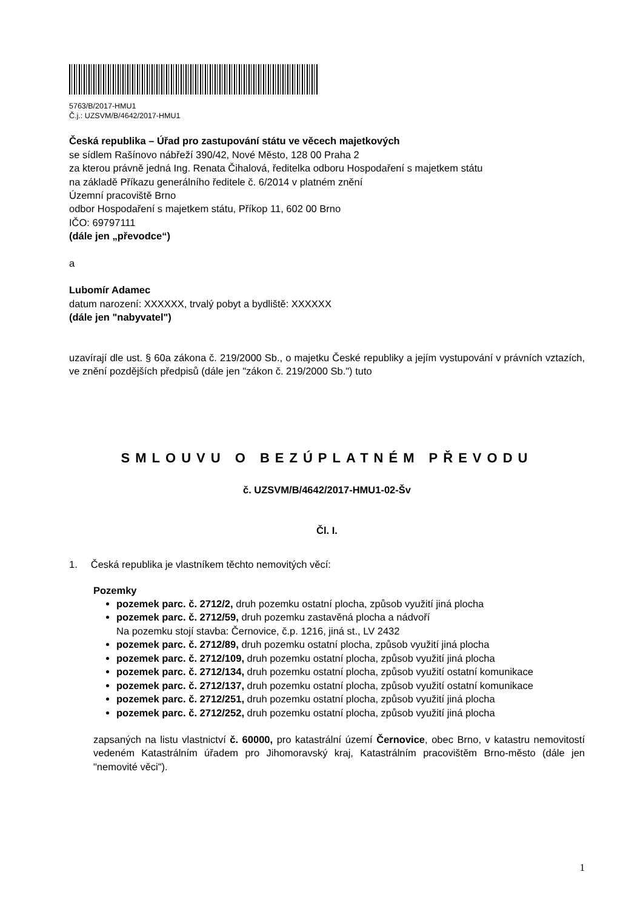5763/B/2017-HMU1
Č.j.: UZSVM/B/4642/2017-HMU1
Česká republika – Úřad pro zastupování státu ve věcech majetkových
se sídlem Rašínovo nábřeží 390/42, Nové Město, 128 00 Praha 2
za kterou právně jedná Ing. Renata Čihalová, ředitelka odboru Hospodaření s majetkem státu
na základě Příkazu generálního ředitele č. 6/2014 v platném znění
Územní pracoviště Brno
odbor Hospodaření s majetkem státu, Příkop 11, 602 00 Brno
IČO: 69797111
(dále jen „převodce“)
a
Lubomír Adamec
datum narození: XXXXXX, trvalý pobyt a bydliště: XXXXXX
(dále jen "nabyvatel")
uzavírají dle ust. § 60a zákona č. 219/2000 Sb., o majetku České republiky a jejím vystupování v právních vztazích, ve znění pozdějších předpisů (dále jen "zákon č. 219/2000 Sb.") tuto
SMLOUVU O BEZÚPLATNÉM PŘEVODU
č. UZSVM/B/4642/2017-HMU1-02-Šv
Čl. I.
1. Česká republika je vlastníkem těchto nemovitých věcí:
Pozemky
pozemek parc. č. 2712/2, druh pozemku ostatní plocha, způsob využití jiná plocha
pozemek parc. č. 2712/59, druh pozemku zastavěná plocha a nádvoří
Na pozemku stojí stavba: Černovice, č.p. 1216, jiná st., LV 2432
pozemek parc. č. 2712/89, druh pozemku ostatní plocha, způsob využití jiná plocha
pozemek parc. č. 2712/109, druh pozemku ostatní plocha, způsob využití jiná plocha
pozemek parc. č. 2712/134, druh pozemku ostatní plocha, způsob využití ostatní komunikace
pozemek parc. č. 2712/137, druh pozemku ostatní plocha, způsob využití ostatní komunikace
pozemek parc. č. 2712/251, druh pozemku ostatní plocha, způsob využití jiná plocha
pozemek parc. č. 2712/252, druh pozemku ostatní plocha, způsob využití jiná plocha
zapsaných na listu vlastnictví č. 60000, pro katastrální území Černovice, obec Brno, v katastru nemovitostí vedeném Katastrálním úřadem pro Jihomoravský kraj, Katastrálním pracovištěm Brno-město (dále jen "nemovité věci").
1